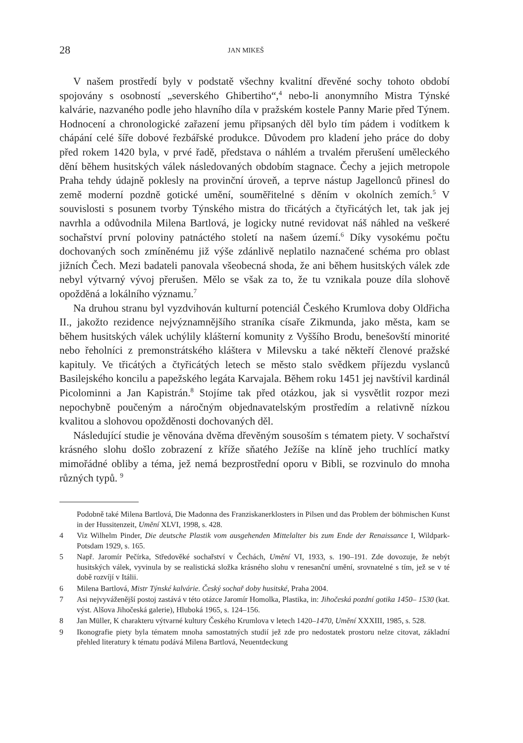28 JAN MIKEŠ
V našem prostředí byly v podstatě všechny kvalitní dřevěné sochy tohoto období spojovány s osobností „severského Ghibertiho“,<sup>4</sup> nebo-li anonymního Mistra Týnské kalvárie, nazvaného podle jeho hlavního díla v pražském kostele Panny Marie před Týnem. Hodnocení a chronologické zařazení jemu připsaných děl bylo tím pádem i vodítkem k chápání celé šíře dobové řezbářské produkce. Důvodem pro kladení jeho práce do doby před rokem 1420 byla, v prvé řadě, představa o náhlém a trvalém přerušení uměleckého dění během husitských válek následovaných obdobím stagnace. Čechy a jejich metropole Praha tehdy údajně poklesly na provinční úroveň, a teprve nástup Jagellonců přinesl do země moderní pozdně gotické umění, souměřitelné s děním v okolních zemích.<sup>5</sup> V souvislosti s posunem tvorby Týnského mistra do třicátých a čtyřicátých let, tak jak jej navrhla a odůvodnila Milena Bartlová, je logicky nutné revidovat náš náhled na veškeré sochařství první poloviny patnáctého století na našem území.<sup>6</sup> Díky vysokému počtu dochovaných soch zmíněnému již výše zdánlivě neplatilo naznačené schéma pro oblast jižních Čech. Mezi badateli panovala všeobecná shoda, že ani během husitských válek zde nebyl výtvarný vývoj přerušen. Mělo se však za to, že tu vznikala pouze díla slohově opožděná a lokálního významu.<sup>7</sup>
Na druhou stranu byl vyzdvihován kulturní potenciál Českého Krumlova doby Oldřicha II., jakožto rezidence nejvýznamnějšího straníka císaře Zikmunda, jako města, kam se během husitských válek uchýlily klášterní komunity z Vyššího Brodu, benešovští minorité nebo řeholníci z premonstrátského kláštera v Milevsku a také někteří členové pražské kapituly. Ve třicátých a čtyřicátých letech se město stalo svědkem příjezdu vyslanců Basilejského koncilu a papežského legáta Karvajala. Během roku 1451 jej navštívil kardinál Picolominni a Jan Kapistrán.<sup>8</sup> Stojíme tak před otázkou, jak si vysvětlit rozpor mezi nepochybně poučeným a náročným objednavatelským prostředím a relativně nízkou kvalitou a slohovou opožděnosti dochovaných děl.
Následující studie je věnována dvěma dřevěným sousoším s tématem piety. V sochařství krásného slohu došlo zobrazení z kříže sňatého Ježíše na klíně jeho truchlící matky mimořádné obliby a téma, jež nemá bezprostřední oporu v Bibli, se rozvinulo do mnoha různých typů. <sup>9</sup>
Podobně také Milena Bartlová, Die Madonna des Franziskanerklosters in Pilsen und das Problem der böhmischen Kunst in der Hussitenzeit, Umění XLVI, 1998, s. 428.
4 Viz Wilhelm Pinder, Die deutsche Plastik vom ausgehenden Mittelalter bis zum Ende der Renaissance I, Wildpark-Potsdam 1929, s. 165.
5 Např. Jaromír Pečírka, Středověké sochařství v Čechách, Umění VI, 1933, s. 190–191. Zde dovozuje, že nebýt husitských válek, vyvinula by se realistická složka krásného slohu v renesanční umění, srovnatelné s tím, jež se v té době rozvíjí v Itálii.
6 Milena Bartlová, Mistr Týnské kalvárie. Český sochař doby husitské, Praha 2004.
7 Asi nejvyváženější postoj zastává v této otázce Jaromír Homolka, Plastika, in: Jihočeská pozdní gotika 1450– 1530 (kat. výst. Alšova Jihočeská galerie), Hluboká 1965, s. 124–156.
8 Jan Müller, K charakteru výtvarné kultury Českého Krumlova v letech 1420–1470, Umění XXXIII, 1985, s. 528.
9 Ikonografie piety byla tématem mnoha samostatných studií jež zde pro nedostatek prostoru nelze citovat, základní přehled literatury k tématu podává Milena Bartlová, Neuentdeckung